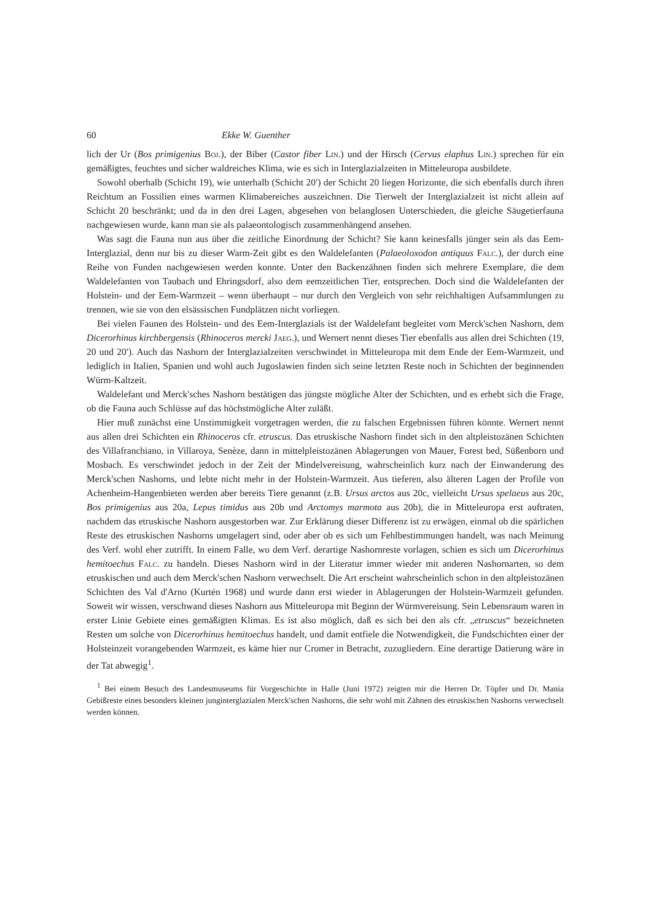60 Ekke W. Guenther
lich der Ur (Bos primigenius Boj.), der Biber (Castor fiber Lin.) und der Hirsch (Cervus elaphus Lin.) sprechen für ein gemäßigtes, feuchtes und sicher waldreiches Klima, wie es sich in Interglazialzeiten in Mitteleuropa ausbildete.
Sowohl oberhalb (Schicht 19), wie unterhalb (Schicht 20′) der Schicht 20 liegen Horizonte, die sich ebenfalls durch ihren Reichtum an Fossilien eines warmen Klimabereiches auszeichnen. Die Tierwelt der Interglazialzeit ist nicht allein auf Schicht 20 beschränkt; und da in den drei Lagen, abgesehen von belanglosen Unterschieden, die gleiche Säugetierfauna nachgewiesen wurde, kann man sie als palaeontologisch zusammenhängend ansehen.
Was sagt die Fauna nun aus über die zeitliche Einordnung der Schicht? Sie kann keinesfalls jünger sein als das Eem-Interglazial, denn nur bis zu dieser Warm-Zeit gibt es den Waldelefanten (Palaeoloxodon antiquus Falc.), der durch eine Reihe von Funden nachgewiesen werden konnte. Unter den Backenzähnen finden sich mehrere Exemplare, die dem Waldelefanten von Taubach und Ehringsdorf, also dem eemzeitlichen Tier, entsprechen. Doch sind die Waldelefanten der Holstein- und der Eem-Warmzeit – wenn überhaupt – nur durch den Vergleich von sehr reichhaltigen Aufsammlungen zu trennen, wie sie von den elsässischen Fundplätzen nicht vorliegen.
Bei vielen Faunen des Holstein- und des Eem-Interglazials ist der Waldelefant begleitet vom Merck'schen Nashorn, dem Dicerorhinus kirchbergensis (Rhinoceros mercki Jaeg.), und Wernert nennt dieses Tier ebenfalls aus allen drei Schichten (19, 20 und 20′). Auch das Nashorn der Interglazialzeiten verschwindet in Mitteleuropa mit dem Ende der Eem-Warmzeit, und lediglich in Italien, Spanien und wohl auch Jugoslawien finden sich seine letzten Reste noch in Schichten der beginnenden Würm-Kaltzeit.
Waldelefant und Merck'sches Nashorn bestätigen das jüngste mögliche Alter der Schichten, und es erhebt sich die Frage, ob die Fauna auch Schlüsse auf das höchstmögliche Alter zuläßt.
Hier muß zunächst eine Unstimmigkeit vorgetragen werden, die zu falschen Ergebnissen führen könnte. Wernert nennt aus allen drei Schichten ein Rhinoceros cfr. etruscus. Das etruskische Nashorn findet sich in den altpleistozänen Schichten des Villafranchiano, in Villaroya, Senèze, dann in mittelpleistozänen Ablagerungen von Mauer, Forest bed, Süßenborn und Mosbach. Es verschwindet jedoch in der Zeit der Mindelvereisung, wahrscheinlich kurz nach der Einwanderung des Merck'schen Nashorns, und lebte nicht mehr in der Holstein-Warmzeit. Aus tieferen, also älteren Lagen der Profile von Achenheim-Hangenbieten werden aber bereits Tiere genannt (z.B. Ursus arctos aus 20c, vielleicht Ursus spelaeus aus 20c, Bos primigenius aus 20a, Lepus timidus aus 20b und Arctomys marmota aus 20b), die in Mitteleuropa erst auftraten, nachdem das etruskische Nashorn ausgestorben war. Zur Erklärung dieser Differenz ist zu erwägen, einmal ob die spärlichen Reste des etruskischen Nashorns umgelagert sind, oder aber ob es sich um Fehlbestimmungen handelt, was nach Meinung des Verf. wohl eher zutrifft. In einem Falle, wo dem Verf. derartige Nashornreste vorlagen, schien es sich um Dicerorhinus hemitoechus Falc. zu handeln. Dieses Nashorn wird in der Literatur immer wieder mit anderen Nashornarten, so dem etruskischen und auch dem Merck'schen Nashorn verwechselt. Die Art erscheint wahrscheinlich schon in den altpleistozänen Schichten des Val d'Arno (Kurtén 1968) und wurde dann erst wieder in Ablagerungen der Holstein-Warmzeit gefunden. Soweit wir wissen, verschwand dieses Nashorn aus Mitteleuropa mit Beginn der Würmvereisung. Sein Lebensraum waren in erster Linie Gebiete eines gemäßigten Klimas. Es ist also möglich, daß es sich bei den als cfr. „etruscus“ bezeichneten Resten um solche von Dicerorhinus hemitoechus handelt, und damit entfiele die Notwendigkeit, die Fundschichten einer der Holsteinzeit vorangehenden Warmzeit, es käme hier nur Cromer in Betracht, zuzugliedern. Eine derartige Datierung wäre in der Tat abwegig<sup>1</sup>.
<sup>1</sup> Bei einem Besuch des Landesmuseums für Vorgeschichte in Halle (Juni 1972) zeigten mir die Herren Dr. Töpfer und Dr. Mania Gebißreste eines besonders kleinen junginterglazialen Merck'schen Nashorns, die sehr wohl mit Zähnen des etruskischen Nashorns verwechselt werden können.